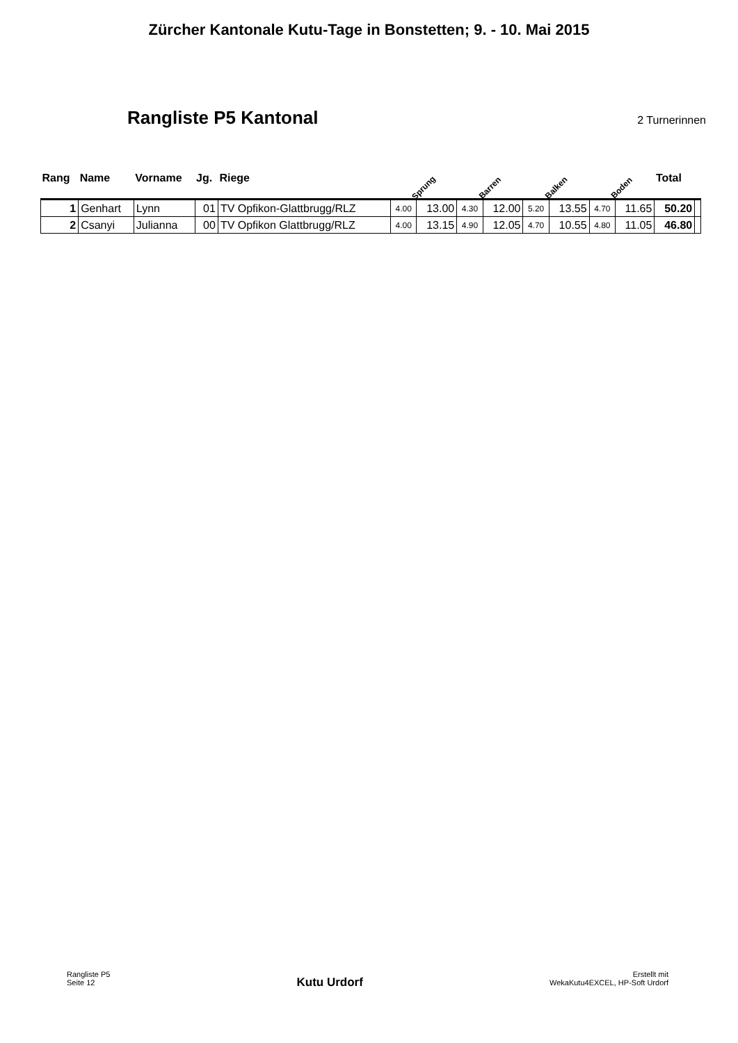Zürcher Kantonale Kutu-Tage in Bonstetten; 9. - 10. Mai 2015
Rangliste P5 Kantonal
2 Turnerinnen
| Rang | Name | Vorname | Jg. | Riege | Sprung | | Barren | | Balken | | Boden | | Total | |
| --- | --- | --- | --- | --- | --- | --- | --- | --- | --- | --- | --- | --- | --- | --- |
| 1 | Genhart | Lynn | 01 | TV Opfikon-Glattbrugg/RLZ | 4.00 | 13.00 | 4.30 | 12.00 | 5.20 | 13.55 | 4.70 | 11.65 | 50.20 | |
| 2 | Csanyi | Julianna | 00 | TV Opfikon Glattbrugg/RLZ | 4.00 | 13.15 | 4.90 | 12.05 | 4.70 | 10.55 | 4.80 | 11.05 | 46.80 | |
Rangliste P5
Seite 12
Kutu Urdorf
Erstellt mit
WekaKutu4EXCEL, HP-Soft Urdorf